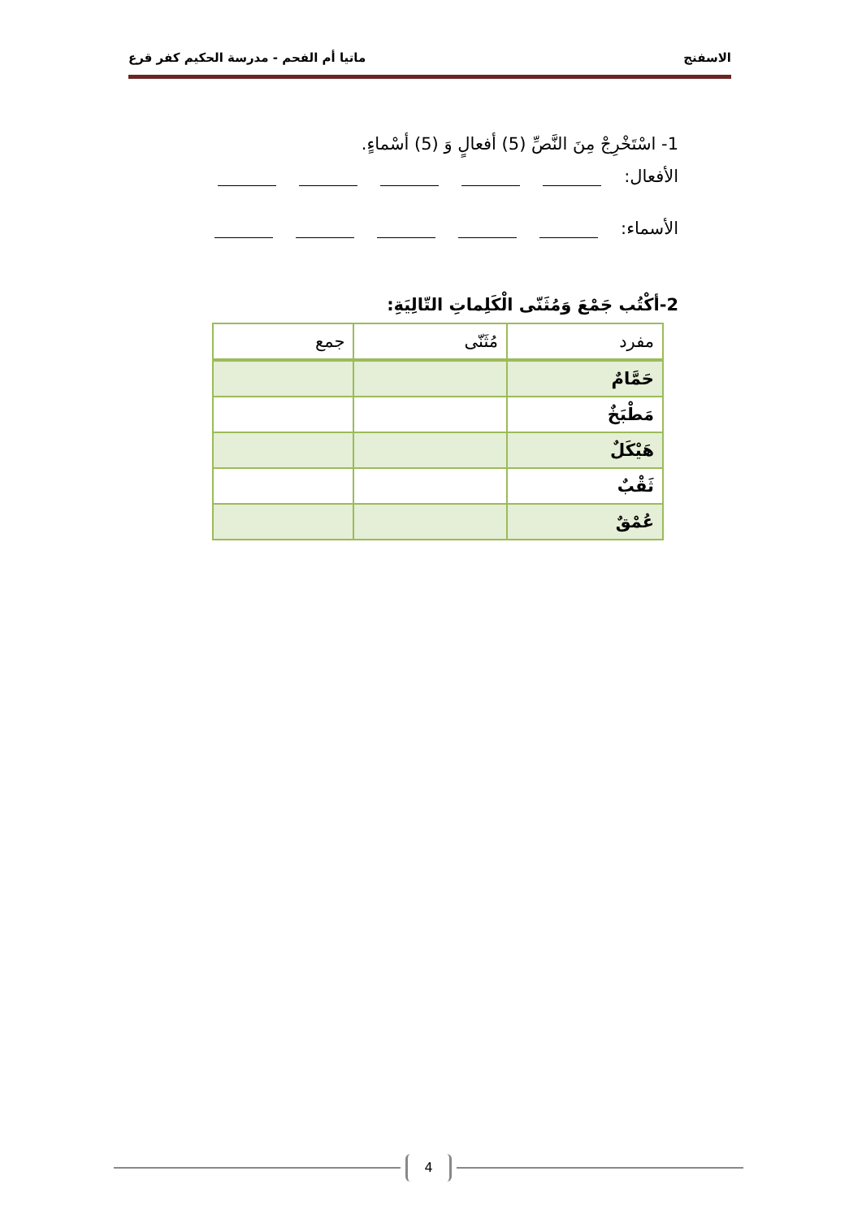الاسفنج ماتيا أم الفحم - مدرسة الحكيم كفر قرع
1- اسْتَخْرِجْ مِنَ النَّصِّ (5) أفعالٍ وَ (5) أسْماءٍ.
الأفعال:
الأسماء:
2-أكْتُب جَمْعَ وَمُثَنّى الْكَلِماتِ التّالِيَةِ:
| مفرد | مُثَنّى | جمع |
| --- | --- | --- |
| حَمَّامٌ | | |
| مَطْبَخٌ | | |
| هَيْكَلٌ | | |
| ثَقْبٌ | | |
| عُمْقٌ | | |
4